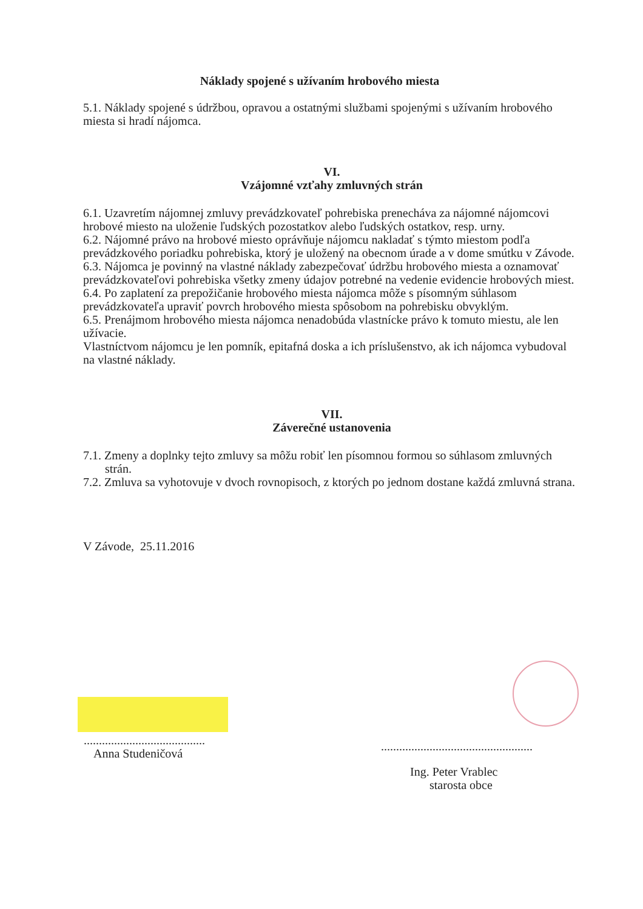Náklady spojené s užívaním hrobového miesta
5.1. Náklady spojené s údržbou, opravou a ostatnými službami spojenými s užívaním hrobového miesta si hradí nájomca.
VI.
Vzájomné vzťahy zmluvných strán
6.1. Uzavretím nájomnej zmluvy prevádzkovateľ pohrebiska prenecháva za nájomné nájomcovi hrobové miesto na uloženie ľudských pozostatkov alebo ľudských ostatkov, resp. urny.
6.2. Nájomné právo na hrobové miesto oprávňuje nájomcu nakladať s týmto miestom podľa prevádzkového poriadku pohrebiska, ktorý je uložený na obecnom úrade a v dome smútku v Závode.
6.3. Nájomca je povinný na vlastné náklady zabezpečovať údržbu hrobového miesta a oznamovať prevádzkovateľovi pohrebiska všetky zmeny údajov potrebné na vedenie evidencie hrobových miest.
6.4. Po zaplatení za prepožičanie hrobového miesta nájomca môže s písomným súhlasom prevádzkovateľa upraviť povrch hrobového miesta spôsobom na pohrebisku obvyklým.
6.5. Prenájmom hrobového miesta nájomca nenadobúda vlastnícke právo k tomuto miestu, ale len užívacie.
Vlastníctvom nájomcu je len pomník, epitafná doska a ich príslušenstvo, ak ich nájomca vybudoval na vlastné náklady.
VII.
Záverečné ustanovenia
7.1. Zmeny a doplnky tejto zmluvy sa môžu robiť len písomnou formou so súhlasom zmluvných strán.
7.2. Zmluva sa vyhotovuje v dvoch rovnopisoch, z ktorých po jednom dostane každá zmluvná strana.
V Závode, 25.11.2016
........................................
Anna Studeničová
..................................................
Ing. Peter Vrablec
starosta obce